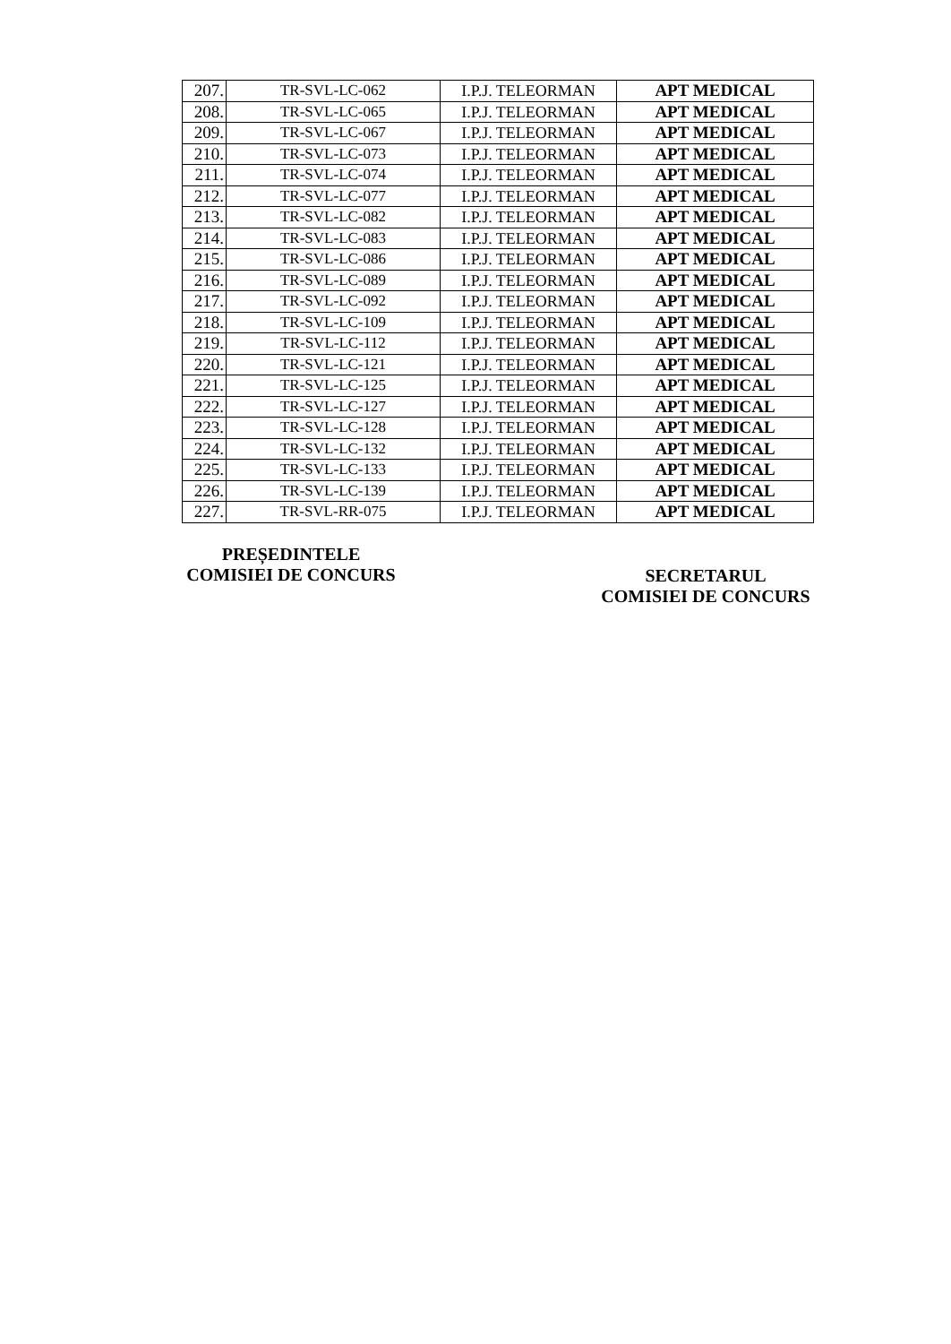| 207. | TR-SVL-LC-062 | I.P.J. TELEORMAN | APT MEDICAL |
| 208. | TR-SVL-LC-065 | I.P.J. TELEORMAN | APT MEDICAL |
| 209. | TR-SVL-LC-067 | I.P.J. TELEORMAN | APT MEDICAL |
| 210. | TR-SVL-LC-073 | I.P.J. TELEORMAN | APT MEDICAL |
| 211. | TR-SVL-LC-074 | I.P.J. TELEORMAN | APT MEDICAL |
| 212. | TR-SVL-LC-077 | I.P.J. TELEORMAN | APT MEDICAL |
| 213. | TR-SVL-LC-082 | I.P.J. TELEORMAN | APT MEDICAL |
| 214. | TR-SVL-LC-083 | I.P.J. TELEORMAN | APT MEDICAL |
| 215. | TR-SVL-LC-086 | I.P.J. TELEORMAN | APT MEDICAL |
| 216. | TR-SVL-LC-089 | I.P.J. TELEORMAN | APT MEDICAL |
| 217. | TR-SVL-LC-092 | I.P.J. TELEORMAN | APT MEDICAL |
| 218. | TR-SVL-LC-109 | I.P.J. TELEORMAN | APT MEDICAL |
| 219. | TR-SVL-LC-112 | I.P.J. TELEORMAN | APT MEDICAL |
| 220. | TR-SVL-LC-121 | I.P.J. TELEORMAN | APT MEDICAL |
| 221. | TR-SVL-LC-125 | I.P.J. TELEORMAN | APT MEDICAL |
| 222. | TR-SVL-LC-127 | I.P.J. TELEORMAN | APT MEDICAL |
| 223. | TR-SVL-LC-128 | I.P.J. TELEORMAN | APT MEDICAL |
| 224. | TR-SVL-LC-132 | I.P.J. TELEORMAN | APT MEDICAL |
| 225. | TR-SVL-LC-133 | I.P.J. TELEORMAN | APT MEDICAL |
| 226. | TR-SVL-LC-139 | I.P.J. TELEORMAN | APT MEDICAL |
| 227. | TR-SVL-RR-075 | I.P.J. TELEORMAN | APT MEDICAL |
PREȘEDINTELE
COMISIEI DE CONCURS
SECRETARUL
COMISIEI DE CONCURS